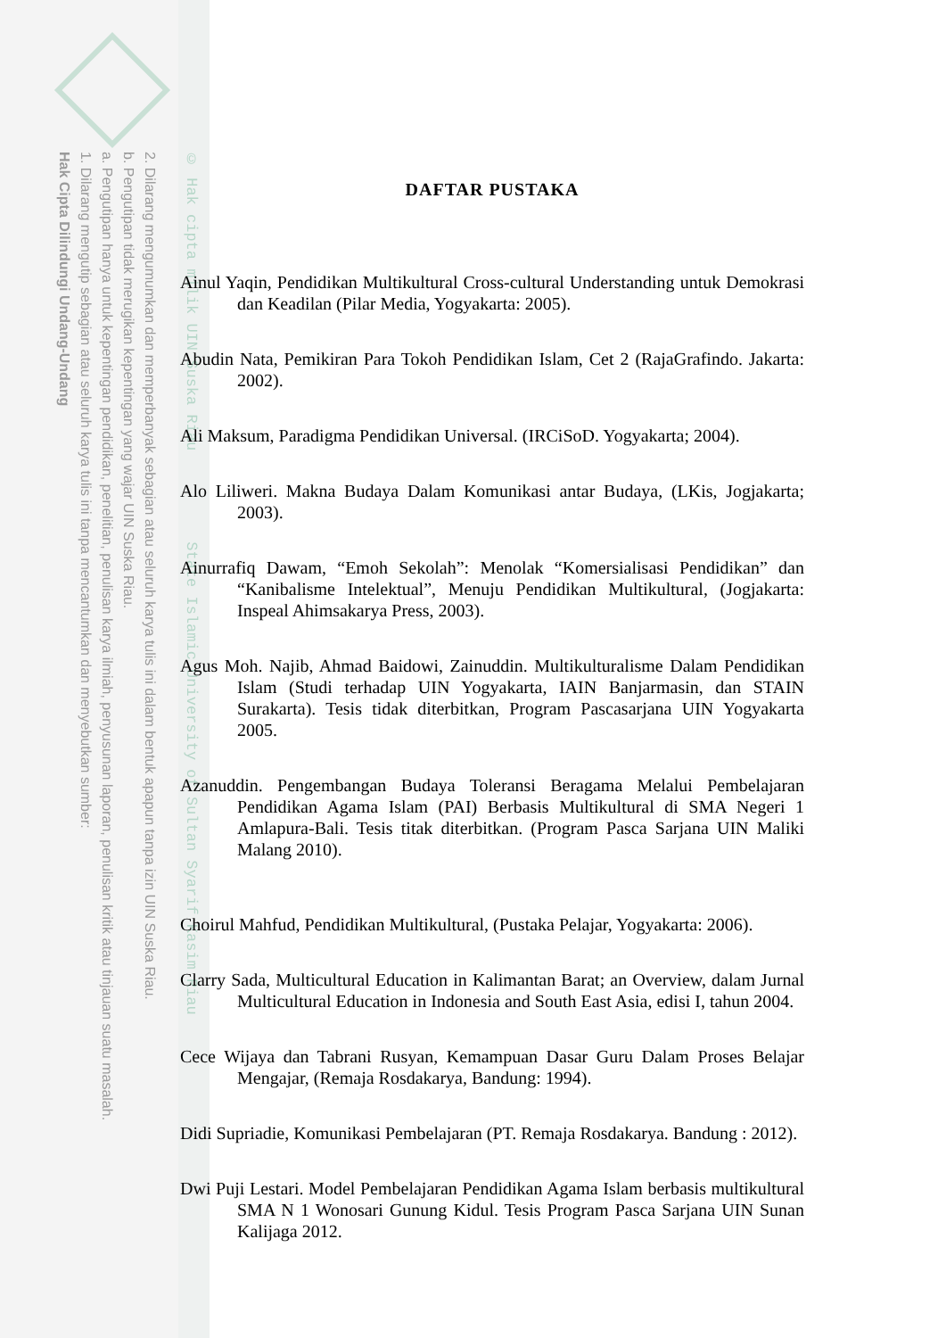2. Dilarang mengumumkan dan memperbanyak sebagian atau seluruh karya tulis ini dalam bentuk apapun tanpa izin UIN Suska Riau.
b. Pengutipan tidak merugikan kepentingan yang wajar UIN Suska Riau.
a. Pengutipan hanya untuk kepentingan pendidikan, penelitian, penulisan karya ilmiah, penyusunan laporan, penulisan kritik atau tinjauan suatu masalah.
1. Dilarang mengutip sebagian atau seluruh karya tulis ini tanpa mencantumkan dan menyebutkan sumber:
Hak Cipta Dilindungi Undang-Undang
© Hak cipta milik UIN Suska Riau State Islamic University of Sultan Syarif Kasim Riau
DAFTAR PUSTAKA
Ainul Yaqin, Pendidikan Multikultural Cross-cultural Understanding untuk Demokrasi dan Keadilan (Pilar Media, Yogyakarta: 2005).
Abudin Nata, Pemikiran Para Tokoh Pendidikan Islam, Cet 2 (RajaGrafindo. Jakarta: 2002).
Ali Maksum, Paradigma Pendidikan Universal. (IRCiSoD. Yogyakarta; 2004).
Alo Liliweri. Makna Budaya Dalam Komunikasi antar Budaya, (LKis, Jogjakarta; 2003).
Ainurrafiq Dawam, “Emoh Sekolah”: Menolak “Komersialisasi Pendidikan” dan “Kanibalisme Intelektual”, Menuju Pendidikan Multikultural, (Jogjakarta: Inspeal Ahimsakarya Press, 2003).
Agus Moh. Najib, Ahmad Baidowi, Zainuddin. Multikulturalisme Dalam Pendidikan Islam (Studi terhadap UIN Yogyakarta, IAIN Banjarmasin, dan STAIN Surakarta). Tesis tidak diterbitkan, Program Pascasarjana UIN Yogyakarta 2005.
Azanuddin. Pengembangan Budaya Toleransi Beragama Melalui Pembelajaran Pendidikan Agama Islam (PAI) Berbasis Multikultural di SMA Negeri 1 Amlapura-Bali. Tesis titak diterbitkan. (Program Pasca Sarjana UIN Maliki Malang 2010).
Choirul Mahfud, Pendidikan Multikultural, (Pustaka Pelajar, Yogyakarta: 2006).
Clarry Sada, Multicultural Education in Kalimantan Barat; an Overview, dalam Jurnal Multicultural Education in Indonesia and South East Asia, edisi I, tahun 2004.
Cece Wijaya dan Tabrani Rusyan, Kemampuan Dasar Guru Dalam Proses Belajar Mengajar, (Remaja Rosdakarya, Bandung: 1994).
Didi Supriadie, Komunikasi Pembelajaran (PT. Remaja Rosdakarya. Bandung : 2012).
Dwi Puji Lestari. Model Pembelajaran Pendidikan Agama Islam berbasis multikultural SMA N 1 Wonosari Gunung Kidul. Tesis Program Pasca Sarjana UIN Sunan Kalijaga 2012.